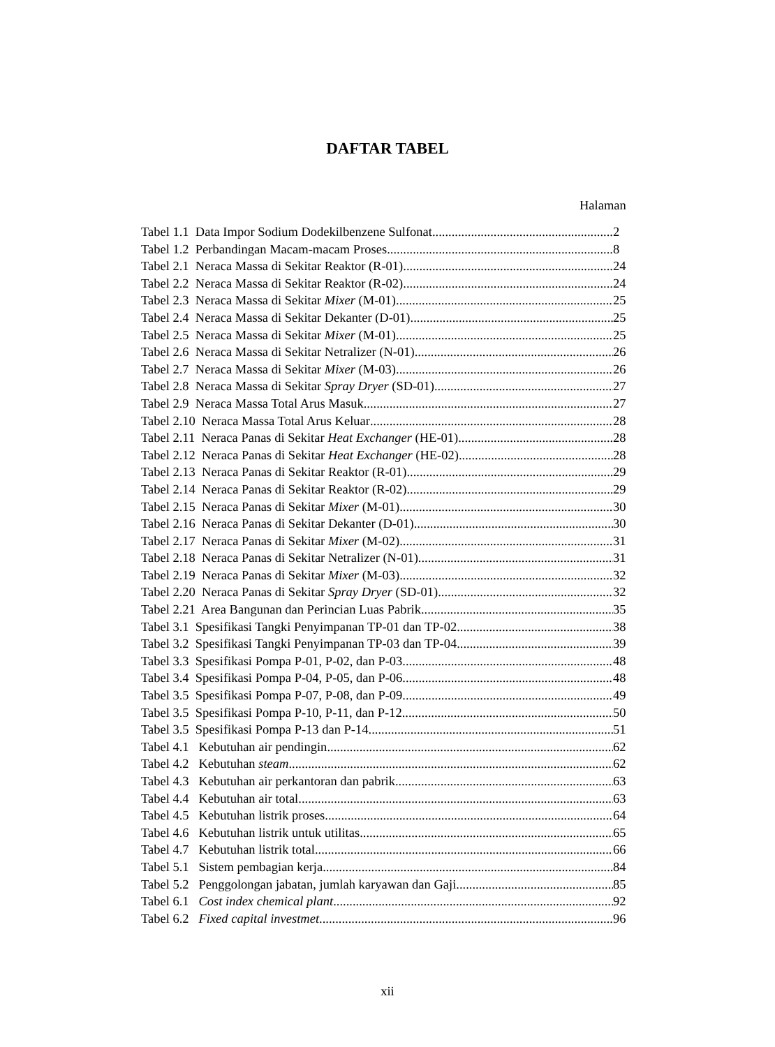DAFTAR TABEL
Halaman
Tabel 1.1 Data Impor Sodium Dodekilbenzene Sulfonat 2
Tabel 1.2 Perbandingan Macam-macam Proses 8
Tabel 2.1 Neraca Massa di Sekitar Reaktor (R-01) 24
Tabel 2.2 Neraca Massa di Sekitar Reaktor (R-02) 24
Tabel 2.3 Neraca Massa di Sekitar Mixer (M-01) 25
Tabel 2.4 Neraca Massa di Sekitar Dekanter (D-01) 25
Tabel 2.5 Neraca Massa di Sekitar Mixer (M-01) 25
Tabel 2.6 Neraca Massa di Sekitar Netralizer (N-01) 26
Tabel 2.7 Neraca Massa di Sekitar Mixer (M-03) 26
Tabel 2.8 Neraca Massa di Sekitar Spray Dryer (SD-01) 27
Tabel 2.9 Neraca Massa Total Arus Masuk 27
Tabel 2.10 Neraca Massa Total Arus Keluar 28
Tabel 2.11 Neraca Panas di Sekitar Heat Exchanger (HE-01) 28
Tabel 2.12 Neraca Panas di Sekitar Heat Exchanger (HE-02) 28
Tabel 2.13 Neraca Panas di Sekitar Reaktor (R-01) 29
Tabel 2.14 Neraca Panas di Sekitar Reaktor (R-02) 29
Tabel 2.15 Neraca Panas di Sekitar Mixer (M-01) 30
Tabel 2.16 Neraca Panas di Sekitar Dekanter (D-01) 30
Tabel 2.17 Neraca Panas di Sekitar Mixer (M-02) 31
Tabel 2.18 Neraca Panas di Sekitar Netralizer (N-01) 31
Tabel 2.19 Neraca Panas di Sekitar Mixer (M-03) 32
Tabel 2.20 Neraca Panas di Sekitar Spray Dryer (SD-01) 32
Tabel 2.21 Area Bangunan dan Perincian Luas Pabrik 35
Tabel 3.1 Spesifikasi Tangki Penyimpanan TP-01 dan TP-02 38
Tabel 3.2 Spesifikasi Tangki Penyimpanan TP-03 dan TP-04 39
Tabel 3.3 Spesifikasi Pompa P-01, P-02, dan P-03 48
Tabel 3.4 Spesifikasi Pompa P-04, P-05, dan P-06 48
Tabel 3.5 Spesifikasi Pompa P-07, P-08, dan P-09 49
Tabel 3.5 Spesifikasi Pompa P-10, P-11, dan P-12 50
Tabel 3.5 Spesifikasi Pompa P-13 dan P-14 51
Tabel 4.1 Kebutuhan air pendingin 62
Tabel 4.2 Kebutuhan steam 62
Tabel 4.3 Kebutuhan air perkantoran dan pabrik 63
Tabel 4.4 Kebutuhan air total 63
Tabel 4.5 Kebutuhan listrik proses 64
Tabel 4.6 Kebutuhan listrik untuk utilitas 65
Tabel 4.7 Kebutuhan listrik total 66
Tabel 5.1 Sistem pembagian kerja 84
Tabel 5.2 Penggolongan jabatan, jumlah karyawan dan Gaji 85
Tabel 6.1 Cost index chemical plant 92
Tabel 6.2 Fixed capital investmet 96
xii